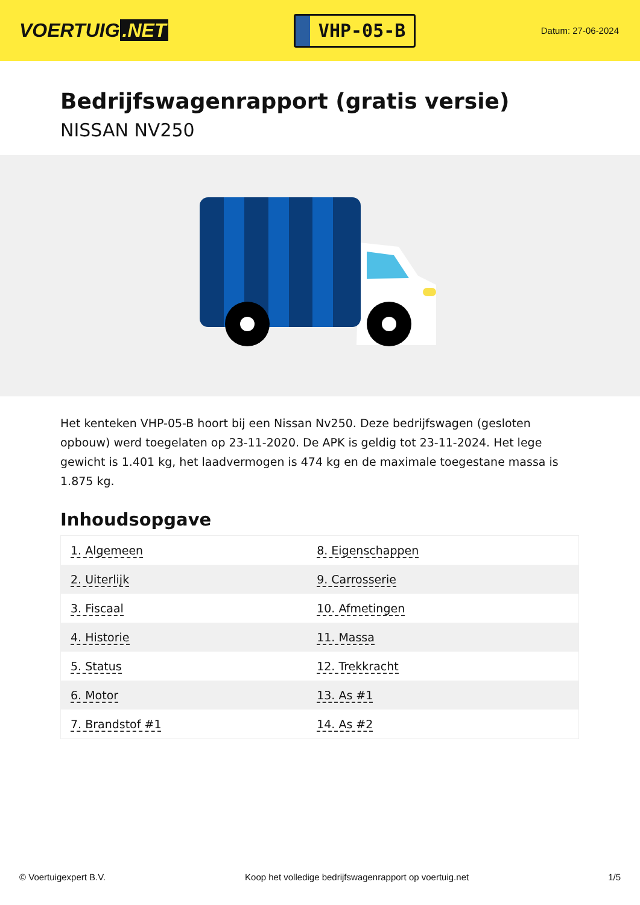VOERTUIG.NET
VHP-05-B
Datum: 27-06-2024
Bedrijfswagenrapport (gratis versie)
NISSAN NV250
Het kenteken VHP-05-B hoort bij een Nissan Nv250. Deze bedrijfswagen (gesloten opbouw) werd toegelaten op 23-11-2020. De APK is geldig tot 23-11-2024. Het lege gewicht is 1.401 kg, het laadvermogen is 474 kg en de maximale toegestane massa is 1.875 kg.
Inhoudsopgave
| 1. Algemeen | 8. Eigenschappen |
| 2. Uiterlijk | 9. Carrosserie |
| 3. Fiscaal | 10. Afmetingen |
| 4. Historie | 11. Massa |
| 5. Status | 12. Trekkracht |
| 6. Motor | 13. As #1 |
| 7. Brandstof #1 | 14. As #2 |
© Voertuigexpert B.V. Koop het volledige bedrijfswagenrapport op voertuig.net 1/5